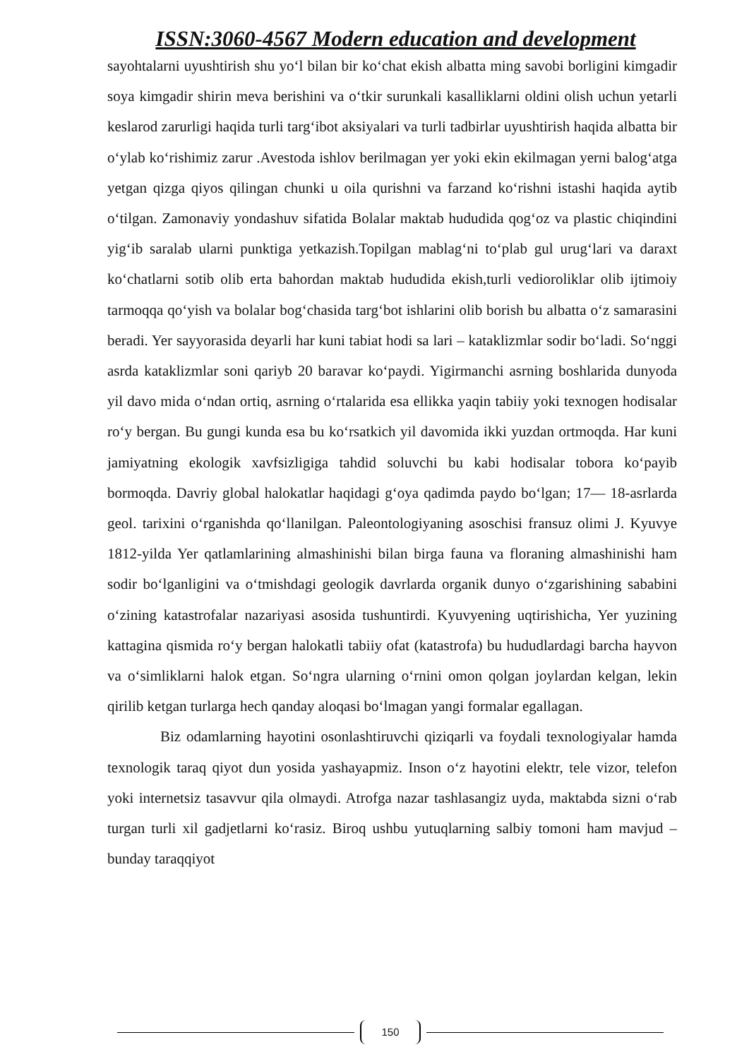ISSN:3060-4567 Modern education and development
sayohtalarni uyushtirish shu yo‘l bilan bir ko‘chat ekish albatta ming savobi borligini kimgadir soya kimgadir shirin meva berishini va o‘tkir surunkali kasalliklarni oldini olish uchun yetarli keslarod zarurligi haqida turli targ‘ibot aksiyalari va turli tadbirlar uyushtirish haqida albatta bir o‘ylab ko‘rishimiz zarur .Avestoda ishlov berilmagan yer yoki ekin ekilmagan yerni balog‘atga yetgan qizga qiyos qilingan chunki u oila qurishni va farzand ko‘rishni istashi haqida aytib o‘tilgan. Zamonaviy yondashuv sifatida Bolalar maktab hududida qog‘oz va plastic chiqindini yig‘ib saralab ularni punktiga yetkazish.Topilgan mablag‘ni to‘plab gul urug‘lari va daraxt ko‘chatlarni sotib olib erta bahordan maktab hududida ekish,turli vedioroliklar olib ijtimoiy tarmoqqa qo‘yish va bolalar bog‘chasida targ‘bot ishlarini olib borish bu albatta o‘z samarasini beradi. Yer sayyorasida deyarli har kuni tabiat hodi sa lari – kataklizmlar sodir bo‘ladi. So‘nggi asrda kataklizmlar soni qariyb 20 baravar ko‘paydi. Yigirmanchi asrning boshlarida dunyoda yil davo mida o‘ndan ortiq, asrning o‘rtalarida esa ellikka yaqin tabiiy yoki texnogen hodisalar ro‘y bergan. Bu gungi kunda esa bu ko‘rsatkich yil davomida ikki yuzdan ortmoqda. Har kuni jamiyatning ekologik xavfsizligiga tahdid soluvchi bu kabi hodisalar tobora ko‘payib bormoqda. Davriy global halokatlar haqidagi g‘oya qadimda paydo bo‘lgan; 17— 18-asrlarda geol. tarixini o‘rganishda qo‘llanilgan. Paleontologiyaning asoschisi fransuz olimi J. Kyuvye 1812-yilda Yer qatlamlarining almashinishi bilan birga fauna va floraning almashinishi ham sodir bo‘lganligini va o‘tmishdagi geologik davrlarda organik dunyo o‘zgarishining sababini o‘zining katastrofalar nazariyasi asosida tushuntirdi. Kyuvyening uqtirishicha, Yer yuzining kattagina qismida ro‘y bergan halokatli tabiiy ofat (katastrofa) bu hududlardagi barcha hayvon va o‘simliklarni halok etgan. So‘ngra ularning o‘rnini omon qolgan joylardan kelgan, lekin qirilib ketgan turlarga hech qanday aloqasi bo‘lmagan yangi formalar egallagan.
Biz odamlarning hayotini osonlashtiruvchi qiziqarli va foydali texnologiyalar hamda texnologik taraq qiyot dun yosida yashayapmiz. Inson o‘z hayotini elektr, tele vizor, telefon yoki internetsiz tasavvur qila olmaydi. Atrofga nazar tashlasangiz uyda, maktabda sizni o‘rab turgan turli xil gadjetlarni ko‘rasiz. Biroq ushbu yutuqlarning salbiy tomoni ham mavjud – bunday taraqqiyot
150